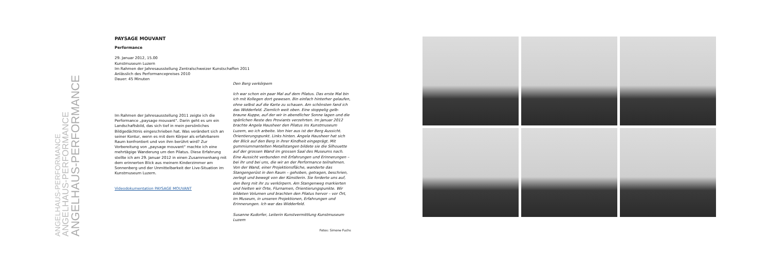ANGELHAUS-PERFORMANCE
ANGELHAUS-PERFORMANCE
ANGELHAUS-PERFORMANCE
PAYSAGE MOUVANT
Performance
29. Januar 2012, 15.00
Kunstmuseum Luzern
Im Rahmen der Jahresausstellung Zentralschweizer Kunstschaffen 2011
Anlässlich des Performancepreises 2010
Dauer: 45 Minuten
Im Rahmen der Jahresausstellung 2011 zeigte ich die Performance „paysage mouvant“. Darin geht es um ein Landschaftsbild, das sich tief in mein persönliches Bildgedächtnis eingeschrieben hat. Was verändert sich an seiner Kontur, wenn es mit dem Körper als erfahrbarem Raum konfrontiert und von ihm berührt wird? Zur Vorbereitung von „paysage mouvant“ machte ich eine mehrtägige Wanderung um den Pilatus. Diese Erfahrung stellte ich am 29. Januar 2012 in einen Zusammenhang mit dem erinnerten Blick aus meinem Kinderzimmer am Sonnenberg und der Unmittelbarkeit der Live-Situation im Kunstmuseum Luzern.
Videodokumentation PAYSAGE MOUVANT
Den Berg verkörpern
Ich war schon ein paar Mal auf dem Pilatus. Das erste Mal bin ich mit Kollegen dort gewesen. Bin einfach hinterher gelaufen, ohne selbst auf die Karte zu schauen. Am schönsten fand ich das Widderfeld. Ziemlich weit oben. Eine stoppelig gelb-braune Kuppe, auf der wir in abendlicher Sonne lagen und die spärlichen Reste des Proviants verzehrten. Im Januar 2012 brachte Angela Hausheer den Pilatus ins Kunstmuseum Luzern, wo ich arbeite. Von hier aus ist der Berg Aussicht. Orientierungspunkt. Links hinten. Angela Hausheer hat sich der Blick auf den Berg in ihrer Kindheit eingeprägt. Mit gummiummantelten Metallstangen bildete sie die Silhouette auf der grossen Wand im grossen Saal des Museums nach. Eine Aussicht verbunden mit Erfahrungen und Erinnerungen – bei ihr und bei uns, die wir an der Performance teilnahmen. Von der Wand, einer Projektionsfläche, wanderte das Stangengerüst in den Raum – gehoben, getragen, beschrien, zerlegt und bewegt von der Künstlerin. Sie forderte uns auf, den Berg mit ihr zu verkörpern. Am Stangenweg markierten und hielten wir Orte, Flurnamen, Orientierungspunkte. Wir bildeten Volumen und brachten den Pilatus hervor – vor Ort, im Museum, in unseren Projektionen, Erfahrungen und Erinnerungen. Ich war das Widderfeld.
Susanne Kudorfer, Leiterin Kunstvermittlung Kunstmuseum Luzern
Fotos: Simone Fuchs